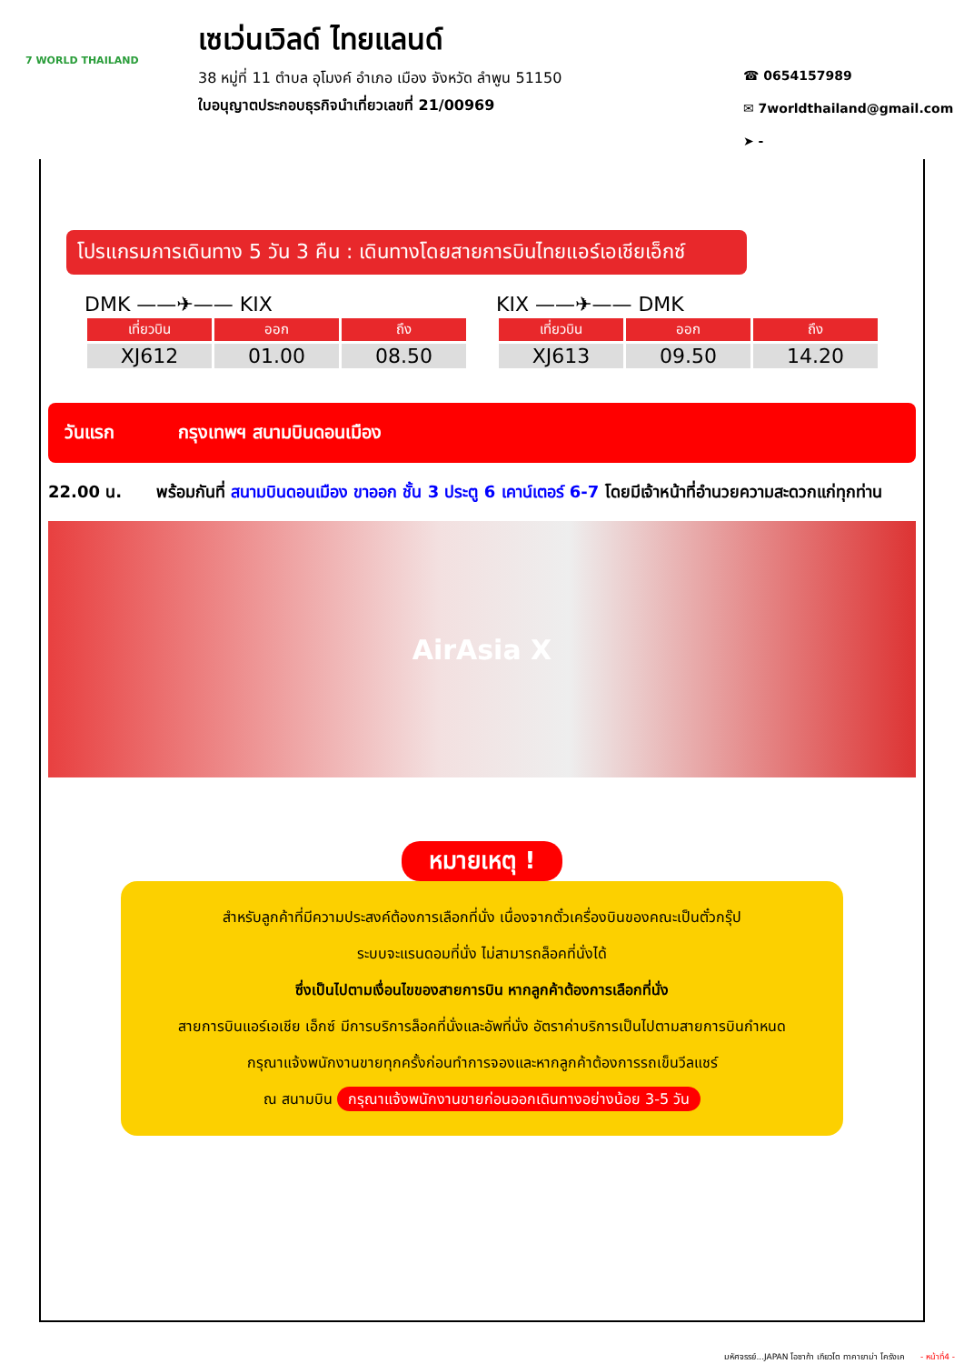7 WORLD THAILAND
เซเว่นเวิลด์ ไทยแลนด์
38 หมู่ที่ 11 ตำบล อุโมงค์ อำเภอ เมือง จังหวัด ลำพูน 51150
ใบอนุญาตประกอบธุรกิจนำเที่ยวเลขที่ 21/00969
☎ 0654157989
✉ 7worldthailand@gmail.com
➤ -
โปรแกรมการเดินทาง 5 วัน 3 คืน : เดินทางโดยสายการบินไทยแอร์เอเชียเอ็กซ์
DMK ——✈—— KIX
| เที่ยวบิน | ออก | ถึง |
| --- | --- | --- |
| XJ612 | 01.00 | 08.50 |
KIX ——✈—— DMK
| เที่ยวบิน | ออก | ถึง |
| --- | --- | --- |
| XJ613 | 09.50 | 14.20 |
วันแรก กรุงเทพฯ สนามบินดอนเมือง
22.00 น. พร้อมกันที่ สนามบินดอนเมือง ขาออก ชั้น 3 ประตู 6 เคาน์เตอร์ 6-7 โดยมีเจ้าหน้าที่อำนวยความสะดวกแก่ทุกท่าน
AirAsia X
หมายเหตุ !
สำหรับลูกค้าที่มีความประสงค์ต้องการเลือกที่นั่ง เนื่องจากตั๋วเครื่องบินของคณะเป็นตั๋วกรุ๊ป
ระบบจะแรนดอมที่นั่ง ไม่สามารถล็อคที่นั่งได้
ซึ่งเป็นไปตามเงื่อนไขของสายการบิน หากลูกค้าต้องการเลือกที่นั่ง
สายการบินแอร์เอเชีย เอ็กซ์ มีการบริการล็อคที่นั่งและอัพที่นั่ง อัตราค่าบริการเป็นไปตามสายการบินกำหนด
กรุณาแจ้งพนักงานขายทุกครั้งก่อนทำการจองและหากลูกค้าต้องการรถเข็นวีลแชร์
ณ สนามบิน กรุณาแจ้งพนักงานขายก่อนออกเดินทางอย่างน้อย 3-5 วัน
มหัศจรรย์...JAPAN โอซาก้า เกียวโต ทาคายาม่า โครังเค - หน้าที่4 -